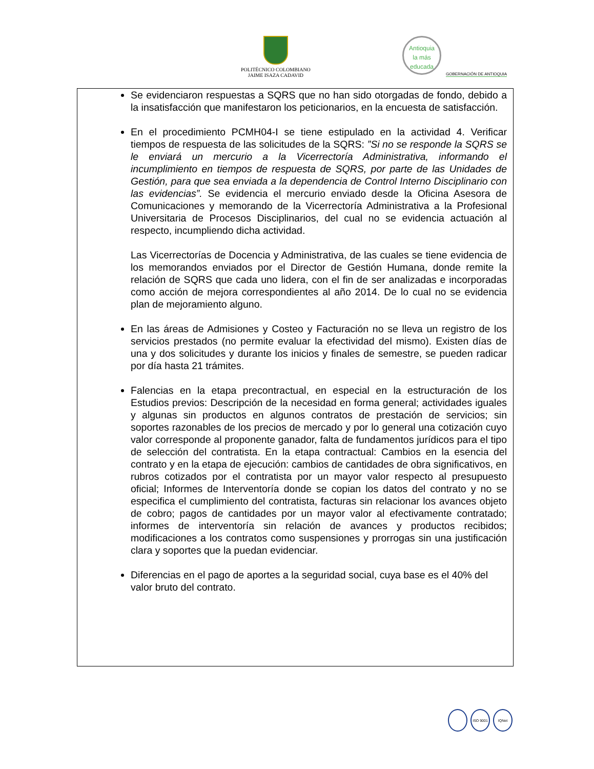POLITÉCNICO COLOMBIANO
JAIME ISAZA CADAVID
Antioquia
la más educada
GOBERNACIÓN DE ANTIOQUIA
Se evidenciaron respuestas a SQRS que no han sido otorgadas de fondo, debido a la insatisfacción que manifestaron los peticionarios, en la encuesta de satisfacción.
En el procedimiento PCMH04-I se tiene estipulado en la actividad 4. Verificar tiempos de respuesta de las solicitudes de la SQRS: ”Si no se responde la SQRS se le enviará un mercurio a la Vicerrectoría Administrativa, informando el incumplimiento en tiempos de respuesta de SQRS, por parte de las Unidades de Gestión, para que sea enviada a la dependencia de Control Interno Disciplinario con las evidencias”. Se evidencia el mercurio enviado desde la Oficina Asesora de Comunicaciones y memorando de la Vicerrectoría Administrativa a la Profesional Universitaria de Procesos Disciplinarios, del cual no se evidencia actuación al respecto, incumpliendo dicha actividad.
Las Vicerrectorías de Docencia y Administrativa, de las cuales se tiene evidencia de los memorandos enviados por el Director de Gestión Humana, donde remite la relación de SQRS que cada uno lidera, con el fin de ser analizadas e incorporadas como acción de mejora correspondientes al año 2014. De lo cual no se evidencia plan de mejoramiento alguno.
En las áreas de Admisiones y Costeo y Facturación no se lleva un registro de los servicios prestados (no permite evaluar la efectividad del mismo). Existen días de una y dos solicitudes y durante los inicios y finales de semestre, se pueden radicar por día hasta 21 trámites.
Falencias en la etapa precontractual, en especial en la estructuración de los Estudios previos: Descripción de la necesidad en forma general; actividades iguales y algunas sin productos en algunos contratos de prestación de servicios; sin soportes razonables de los precios de mercado y por lo general una cotización cuyo valor corresponde al proponente ganador, falta de fundamentos jurídicos para el tipo de selección del contratista. En la etapa contractual: Cambios en la esencia del contrato y en la etapa de ejecución: cambios de cantidades de obra significativos, en rubros cotizados por el contratista por un mayor valor respecto al presupuesto oficial; Informes de Interventoría donde se copian los datos del contrato y no se especifica el cumplimiento del contratista, facturas sin relacionar los avances objeto de cobro; pagos de cantidades por un mayor valor al efectivamente contratado; informes de interventoría sin relación de avances y productos recibidos; modificaciones a los contratos como suspensiones y prorrogas sin una justificación clara y soportes que la puedan evidenciar.
Diferencias en el pago de aportes a la seguridad social, cuya base es el 40% del valor bruto del contrato.
ISO 9001 IQNet